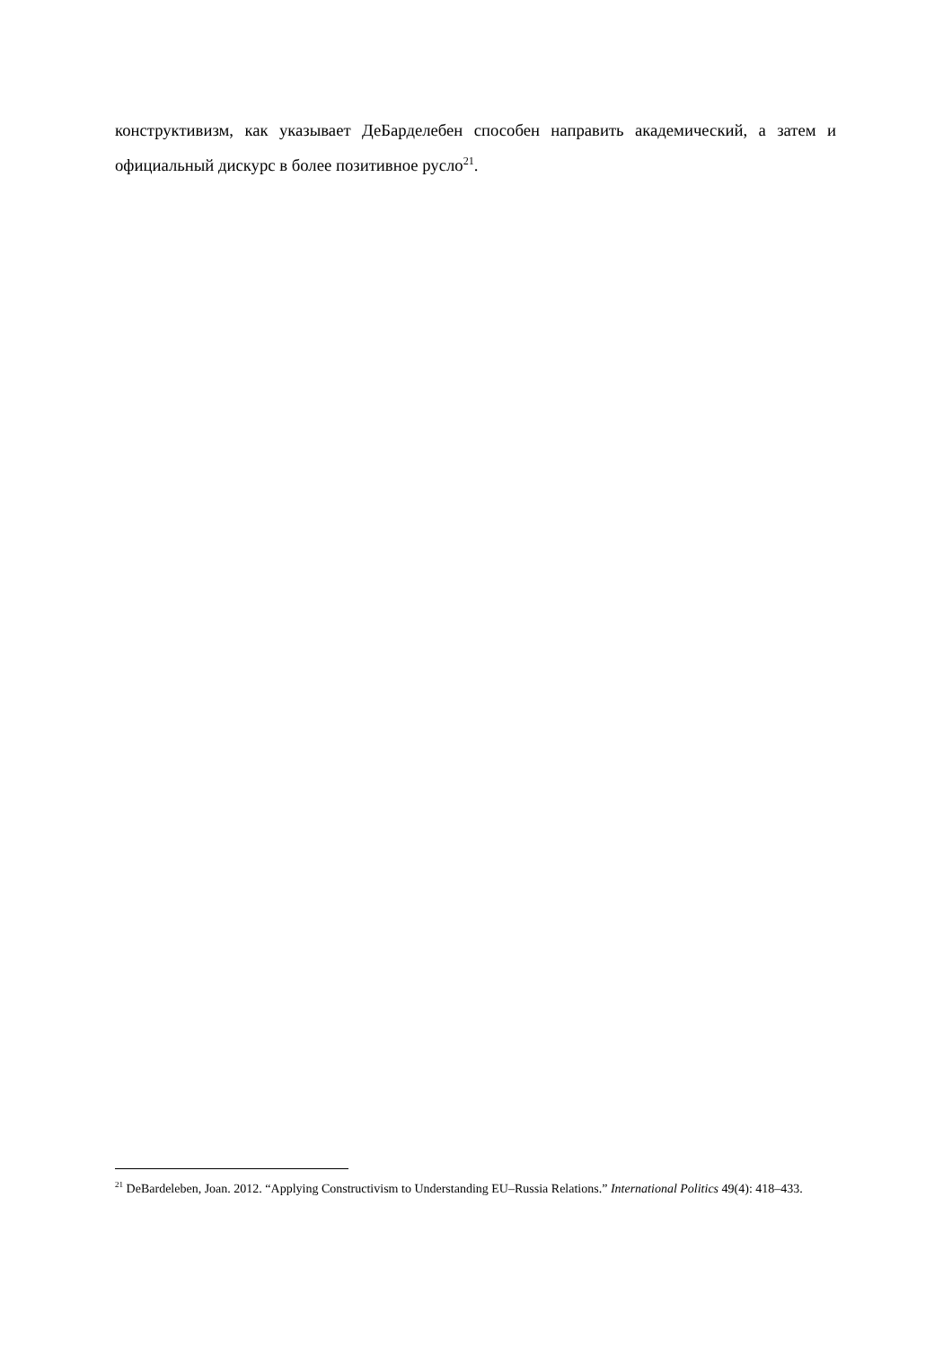конструктивизм, как указывает ДеБарделебен способен направить академический, а затем и официальный дискурс в более позитивное русло<sup>21</sup>.
<sup>21</sup> DeBardeleben, Joan. 2012. “Applying Constructivism to Understanding EU–Russia Relations.” International Politics 49(4): 418–433.